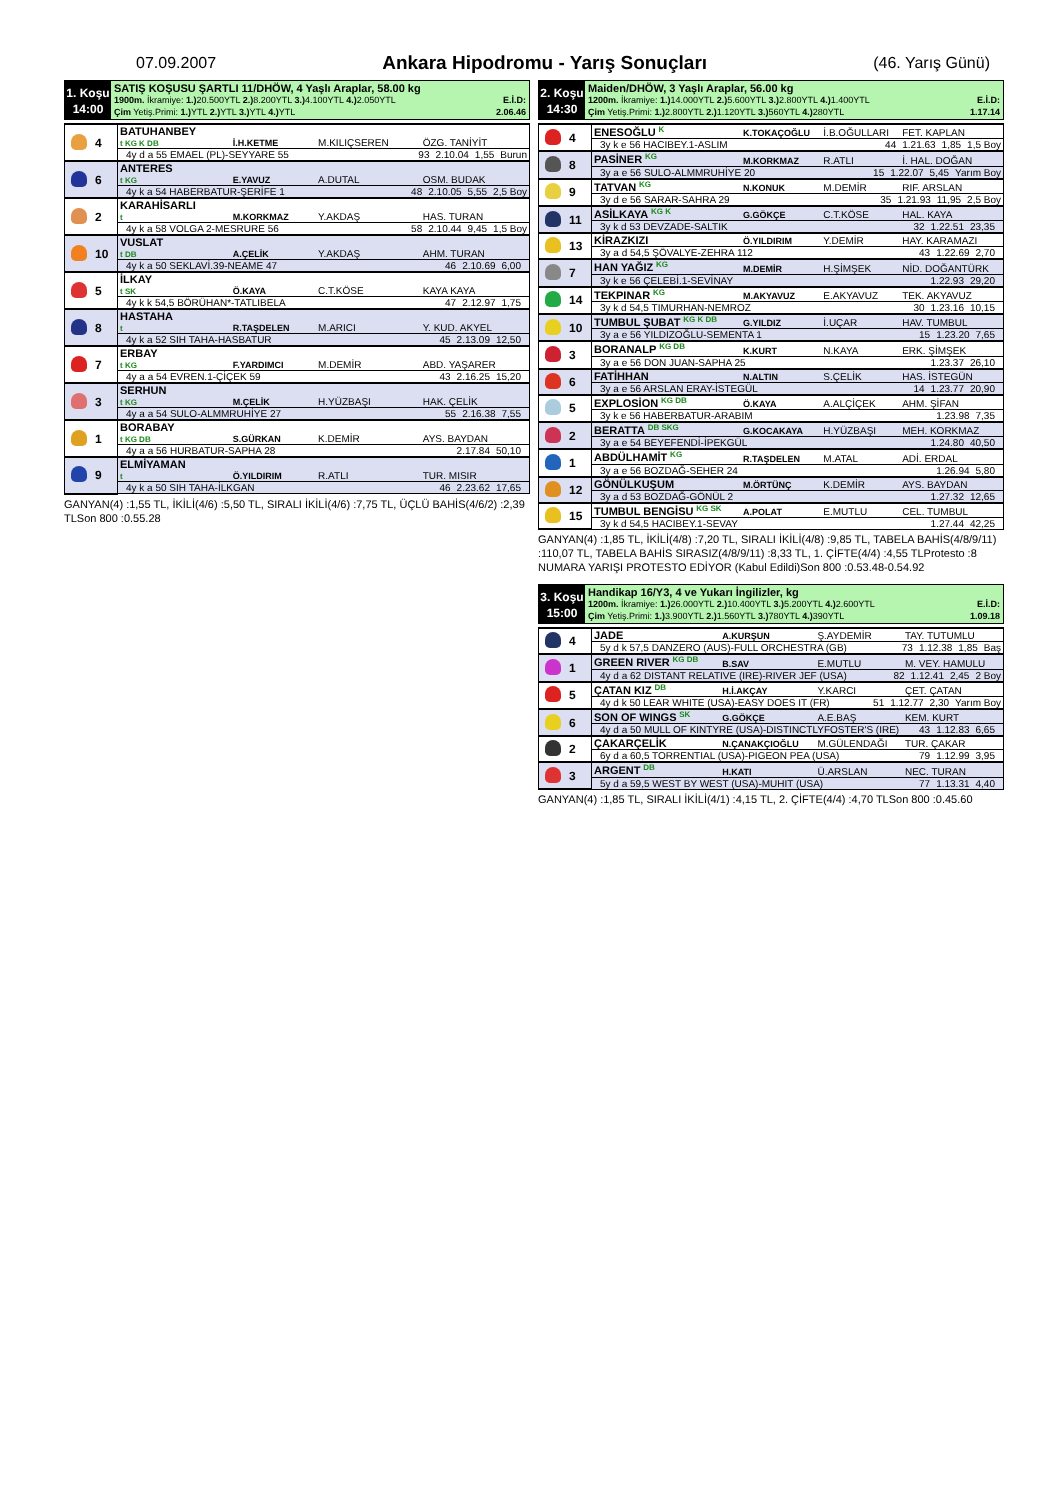07.09.2007
Ankara Hipodromu - Yarış Sonuçları
(46. Yarış Günü)
1. Koşu
14:00
SATIŞ KOŞUSU ŞARTLI 11/DHÖW, 4 Yaşlı Araplar, 58.00 kg
1900m. İkramiye: 1.) 20.500YTL 2.) 8.200YTL 3.) 4.100YTL 4.) 2.050YTL E.İ.D:
Çim Yetiş.Primi: 1.) YTL 2.) YTL 3.) YTL 4.) YTL 2.06.46
| | 4 | BATUHANBEY t KG K DB | İ.H.KETME | M.KILIÇSEREN | ÖZG. TANİYİT |
| | | 4y d a 55 EMAEL (PL)-SEYYARE 55 93 2.10.04 1,55 Burun | | | |
| | 6 | ANTERES t KG | E.YAVUZ | A.DUTAL | OSM. BUDAK |
| | | 4y k a 54 HABERBATUR-ŞERİFE 1 48 2.10.05 5,55 2,5 Boy | | | |
| | 2 | KARAHİSARLI t | M.KORKMAZ | Y.AKDAŞ | HAS. TURAN |
| | | 4y k a 58 VOLGA 2-MESRURE 56 58 2.10.44 9,45 1,5 Boy | | | |
| | 10 | VUSLAT t DB | A.ÇELİK | Y.AKDAŞ | AHM. TURAN |
| | | 4y k a 50 SEKLAVİ.39-NEAME 47 46 2.10.69 6,00 | | | |
| | 5 | İLKAY t SK | Ö.KAYA | C.T.KÖSE | KAYA KAYA |
| | | 4y k k 54,5 BÖRÜHAN*-TATLIBELA 47 2.12.97 1,75 | | | |
| | 8 | HASTAHA t | R.TAŞDELEN | M.ARICI | Y. KUD. AKYEL |
| | | 4y k a 52 SIH TAHA-HASBATUR 45 2.13.09 12,50 | | | |
| | 7 | ERBAY t KG | F.YARDIMCI | M.DEMİR | ABD. YAŞARER |
| | | 4y a a 54 EVREN.1-ÇİÇEK 59 43 2.16.25 15,20 | | | |
| | 3 | SERHUN t KG | M.ÇELİK | H.YÜZBAŞI | HAK. ÇELİK |
| | | 4y a a 54 SULO-ALMMRUHİYE 27 55 2.16.38 7,55 | | | |
| | 1 | BORABAY t KG DB | S.GÜRKAN | K.DEMİR | AYS. BAYDAN |
| | | 4y a a 56 HURBATUR-SAPHA 28 2.17.84 50,10 | | | |
| | 9 | ELMİYAMAN t | Ö.YILDIRIM | R.ATLI | TUR. MISIR |
| | | 4y k a 50 SIH TAHA-İLKGAN 46 2.23.62 17,65 | | | |
GANYAN(4) :1,55 TL, İKİLİ(4/6) :5,50 TL, SIRALI İKİLİ(4/6) :7,75 TL, ÜÇLÜ BAHİS(4/6/2) :2,39 TLSon 800 :0.55.28
2. Koşu
14:30
Maiden/DHÖW, 3 Yaşlı Araplar, 56.00 kg
1200m. İkramiye: 1.) 14.000YTL 2.) 5.600YTL 3.) 2.800YTL 4.) 1.400YTL E.İ.D:
Çim Yetiş.Primi: 1.) 2.800YTL 2.) 1.120YTL 3.) 560YTL 4.) 280YTL 1.17.14
| | 4 | ENESOĞLU <sup>K</sup> | K.TOKAÇOĞLU | İ.B.OĞULLARI | FET. KAPLAN |
| | | 3y k e 56 HACIBEY.1-ASLIM 44 1.21.63 1,85 1,5 Boy | | | |
| | 8 | PASİNER <sup>KG</sup> | M.KORKMAZ | R.ATLI | İ. HAL. DOĞAN |
| | | 3y a e 56 SULO-ALMMRUHİYE 20 15 1.22.07 5,45 Yarım Boy | | | |
| | 9 | TATVAN <sup>KG</sup> | N.KONUK | M.DEMİR | RIF. ARSLAN |
| | | 3y d e 56 SARAR-SAHRA 29 35 1.21.93 11,95 2,5 Boy | | | |
| | 11 | ASİLKAYA <sup>KG K</sup> | G.GÖKÇE | C.T.KÖSE | HAL. KAYA |
| | | 3y k d 53 DEVZADE-SALTIK 32 1.22.51 23,35 | | | |
| | 13 | KİRAZKIZI | Ö.YILDIRIM | Y.DEMİR | HAY. KARAMAZI |
| | | 3y a d 54,5 ŞÖVALYE-ZEHRA 112 43 1.22.69 2,70 | | | |
| | 7 | HAN YAĞIZ <sup>KG</sup> | M.DEMİR | H.ŞİMŞEK | NİD. DOĞANTÜRK |
| | | 3y k e 56 ÇELEBİ.1-SEVİNAY 1.22.93 29,20 | | | |
| | 14 | TEKPINAR <sup>KG</sup> | M.AKYAVUZ | E.AKYAVUZ | TEK. AKYAVUZ |
| | | 3y k d 54,5 TIMURHAN-NEMROZ 30 1.23.16 10,15 | | | |
| | 10 | TUMBUL ŞUBAT <sup>KG K DB</sup> | G.YILDIZ | İ.UÇAR | HAV. TUMBUL |
| | | 3y a e 56 YILDIZOĞLU-SEMENTA 1 15 1.23.20 7,65 | | | |
| | 3 | BORANALP <sup>KG DB</sup> | K.KURT | N.KAYA | ERK. ŞİMŞEK |
| | | 3y a e 56 DON JUAN-SAPHA 25 1.23.37 26,10 | | | |
| | 6 | FATİHHAN | N.ALTIN | S.ÇELİK | HAS. İSTEGÜN |
| | | 3y a e 56 ARSLAN ERAY-İSTEGÜL 14 1.23.77 20,90 | | | |
| | 5 | EXPLOSİON <sup>KG DB</sup> | Ö.KAYA | A.ALÇİÇEK | AHM. ŞİFAN |
| | | 3y k e 56 HABERBATUR-ARABIM 1.23.98 7,35 | | | |
| | 2 | BERATTA <sup>DB SKG</sup> | G.KOCAKAYA | H.YÜZBAŞI | MEH. KORKMAZ |
| | | 3y a e 54 BEYEFENDİ-İPEKGÜL 1.24.80 40,50 | | | |
| | 1 | ABDÜLHAMİT <sup>KG</sup> | R.TAŞDELEN | M.ATAL | ADİ. ERDAL |
| | | 3y a e 56 BOZDAĞ-SEHER 24 1.26.94 5,80 | | | |
| | 12 | GÖNÜLKUŞUM | M.ÖRTÜNÇ | K.DEMİR | AYS. BAYDAN |
| | | 3y a d 53 BOZDAĞ-GÖNÜL 2 1.27.32 12,65 | | | |
| | 15 | TUMBUL BENGİSU <sup>KG SK</sup> | A.POLAT | E.MUTLU | CEL. TUMBUL |
| | | 3y k d 54,5 HACIBEY.1-SEVAY 1.27.44 42,25 | | | |
GANYAN(4) :1,85 TL, İKİLİ(4/8) :7,20 TL, SIRALI İKİLİ(4/8) :9,85 TL, TABELA BAHİS(4/8/9/11) :110,07 TL, TABELA BAHİS SIRASIZ(4/8/9/11) :8,33 TL, 1. ÇİFTE(4/4) :4,55 TLProtesto :8 NUMARA YARIŞI PROTESTO EDİYOR (Kabul Edildi)Son 800 :0.53.48-0.54.92
3. Koşu
15:00
Handikap 16/Y3, 4 ve Yukarı İngilizler, kg
1200m. İkramiye: 1.) 26.000YTL 2.) 10.400YTL 3.) 5.200YTL 4.) 2.600YTL E.İ.D:
Çim Yetiş.Primi: 1.) 3.900YTL 2.) 1.560YTL 3.) 780YTL 4.) 390YTL 1.09.18
| | 4 | JADE | A.KURŞUN | Ş.AYDEMİR | TAY. TUTUMLU |
| | | 5y d k 57,5 DANZERO (AUS)-FULL ORCHESTRA (GB) 73 1.12.38 1,85 Baş | | | |
| | 1 | GREEN RIVER <sup>KG DB</sup> | B.SAV | E.MUTLU | M. VEY. HAMULU |
| | | 4y d a 62 DISTANT RELATIVE (IRE)-RIVER JEF (USA) 82 1.12.41 2,45 2 Boy | | | |
| | 5 | ÇATAN KIZ <sup>DB</sup> | H.İ.AKÇAY | Y.KARCI | ÇET. ÇATAN |
| | | 4y d k 50 LEAR WHITE (USA)-EASY DOES IT (FR) 51 1.12.77 2,30 Yarım Boy | | | |
| | 6 | SON OF WINGS <sup>SK</sup> | G.GÖKÇE | A.E.BAŞ | KEM. KURT |
| | | 4y d a 50 MULL OF KINTYRE (USA)-DISTINCTLYFOSTER'S (IRE) 43 1.12.83 6,65 | | | |
| | 2 | ÇAKARÇELİK | N.ÇANAKÇIOĞLU | M.GÜLENDAĞI | TUR. ÇAKAR |
| | | 6y d a 60,5 TORRENTIAL (USA)-PIGEON PEA (USA) 79 1.12.99 3,95 | | | |
| | 3 | ARGENT <sup>DB</sup> | H.KATI | Ü.ARSLAN | NEC. TURAN |
| | | 5y d a 59,5 WEST BY WEST (USA)-MUHIT (USA) 77 1.13.31 4,40 | | | |
GANYAN(4) :1,85 TL, SIRALI İKİLİ(4/1) :4,15 TL, 2. ÇİFTE(4/4) :4,70 TLSon 800 :0.45.60